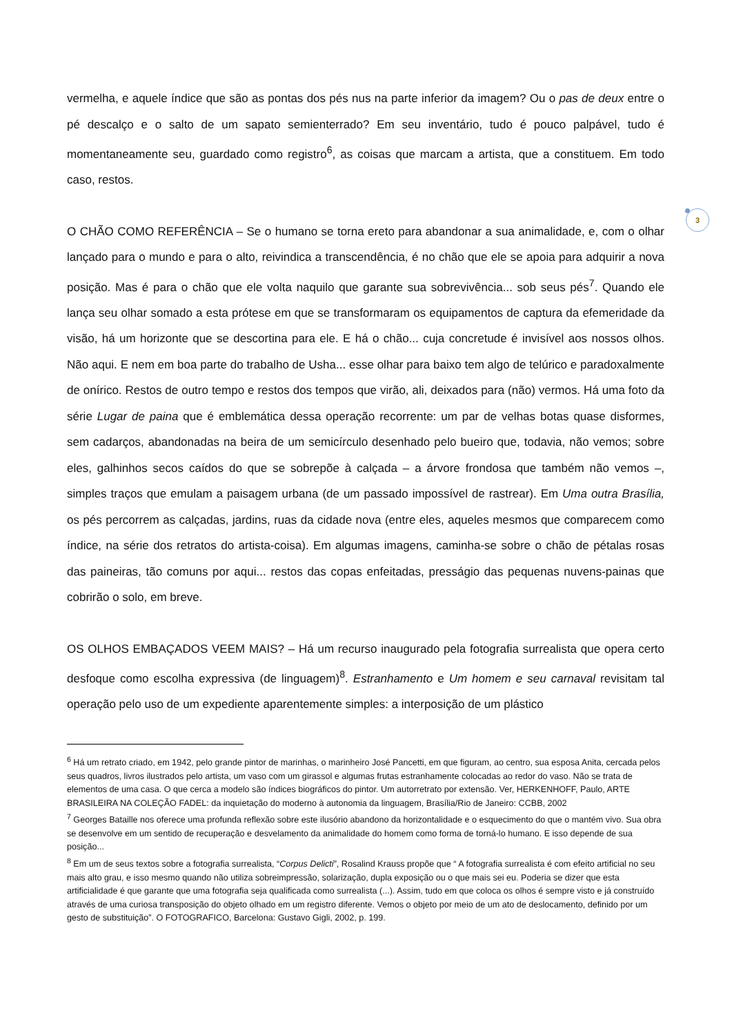vermelha, e aquele índice que são as pontas dos pés nus na parte inferior da imagem? Ou o pas de deux entre o pé descalço e o salto de um sapato semienterrado? Em seu inventário, tudo é pouco palpável, tudo é momentaneamente seu, guardado como registro<sup>6</sup>, as coisas que marcam a artista, que a constituem. Em todo caso, restos.
O CHÃO COMO REFERÊNCIA – Se o humano se torna ereto para abandonar a sua animalidade, e, com o olhar lançado para o mundo e para o alto, reivindica a transcendência, é no chão que ele se apoia para adquirir a nova posição. Mas é para o chão que ele volta naquilo que garante sua sobrevivência... sob seus pés<sup>7</sup>. Quando ele lança seu olhar somado a esta prótese em que se transformaram os equipamentos de captura da efemeridade da visão, há um horizonte que se descortina para ele. E há o chão... cuja concretude é invisível aos nossos olhos. Não aqui. E nem em boa parte do trabalho de Usha... esse olhar para baixo tem algo de telúrico e paradoxalmente de onírico. Restos de outro tempo e restos dos tempos que virão, ali, deixados para (não) vermos. Há uma foto da série Lugar de paina que é emblemática dessa operação recorrente: um par de velhas botas quase disformes, sem cadarços, abandonadas na beira de um semicírculo desenhado pelo bueiro que, todavia, não vemos; sobre eles, galhinhos secos caídos do que se sobrepõe à calçada – a árvore frondosa que também não vemos –, simples traços que emulam a paisagem urbana (de um passado impossível de rastrear). Em Uma outra Brasília, os pés percorrem as calçadas, jardins, ruas da cidade nova (entre eles, aqueles mesmos que comparecem como índice, na série dos retratos do artista-coisa). Em algumas imagens, caminha-se sobre o chão de pétalas rosas das paineiras, tão comuns por aqui... restos das copas enfeitadas, presságio das pequenas nuvens-painas que cobrirão o solo, em breve.
OS OLHOS EMBAÇADOS VEEM MAIS? – Há um recurso inaugurado pela fotografia surrealista que opera certo desfoque como escolha expressiva (de linguagem)<sup>8</sup>. Estranhamento e Um homem e seu carnaval revisitam tal operação pelo uso de um expediente aparentemente simples: a interposição de um plástico
<sup>6</sup> Há um retrato criado, em 1942, pelo grande pintor de marinhas, o marinheiro José Pancetti, em que figuram, ao centro, sua esposa Anita, cercada pelos seus quadros, livros ilustrados pelo artista, um vaso com um girassol e algumas frutas estranhamente colocadas ao redor do vaso. Não se trata de elementos de uma casa. O que cerca a modelo são índices biográficos do pintor. Um autorretrato por extensão. Ver, HERKENHOFF, Paulo, ARTE BRASILEIRA NA COLEÇÃO FADEL: da inquietação do moderno à autonomia da linguagem, Brasília/Rio de Janeiro: CCBB, 2002
<sup>7</sup> Georges Bataille nos oferece uma profunda reflexão sobre este ilusório abandono da horizontalidade e o esquecimento do que o mantém vivo. Sua obra se desenvolve em um sentido de recuperação e desvelamento da animalidade do homem como forma de torná-lo humano. E isso depende de sua posição...
<sup>8</sup> Em um de seus textos sobre a fotografia surrealista, “Corpus Delicti”, Rosalind Krauss propõe que “ A fotografia surrealista é com efeito artificial no seu mais alto grau, e isso mesmo quando não utiliza sobreimpressão, solarização, dupla exposição ou o que mais sei eu. Poderia se dizer que esta artificialidade é que garante que uma fotografia seja qualificada como surrealista (...). Assim, tudo em que coloca os olhos é sempre visto e já construído através de uma curiosa transposição do objeto olhado em um registro diferente. Vemos o objeto por meio de um ato de deslocamento, definido por um gesto de substituição”. O FOTOGRAFICO, Barcelona: Gustavo Gigli, 2002, p. 199.
3